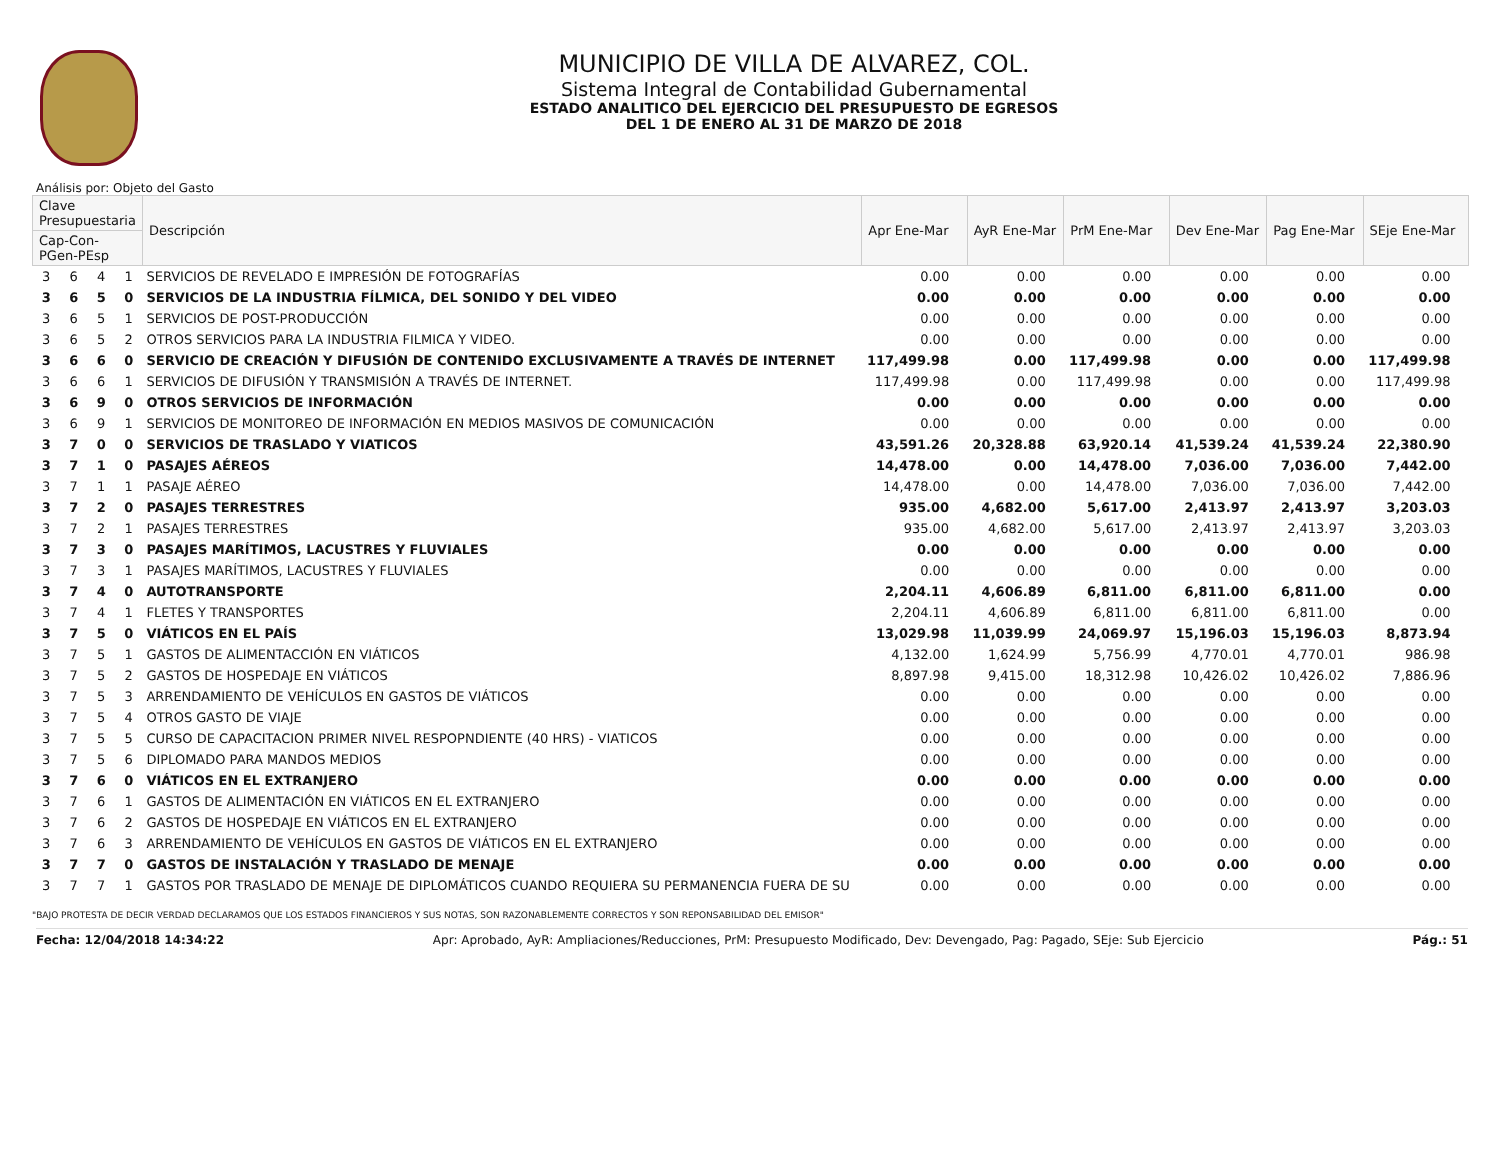MUNICIPIO DE VILLA DE ALVAREZ, COL.
Sistema Integral de Contabilidad Gubernamental
ESTADO ANALITICO DEL EJERCICIO DEL PRESUPUESTO DE EGRESOS
DEL 1 DE ENERO AL 31 DE MARZO DE 2018
Análisis por: Objeto del Gasto
| Clave Presupuestaria | | | | Descripción | Apr Ene-Mar | AyR Ene-Mar | PrM Ene-Mar | Dev Ene-Mar | Pag Ene-Mar | SEje Ene-Mar |
| --- | --- | --- | --- | --- | --- | --- | --- | --- | --- | --- |
| Cap-Con-PGen-PEsp | | | | | | | | | | |
| 3 | 6 | 4 | 1 | SERVICIOS DE REVELADO E IMPRESIÓN DE FOTOGRAFÍAS | 0.00 | 0.00 | 0.00 | 0.00 | 0.00 | 0.00 |
| 3 | 6 | 5 | 0 | SERVICIOS DE LA INDUSTRIA FÍLMICA, DEL SONIDO Y DEL VIDEO | 0.00 | 0.00 | 0.00 | 0.00 | 0.00 | 0.00 |
| 3 | 6 | 5 | 1 | SERVICIOS DE POST-PRODUCCIÓN | 0.00 | 0.00 | 0.00 | 0.00 | 0.00 | 0.00 |
| 3 | 6 | 5 | 2 | OTROS SERVICIOS PARA LA INDUSTRIA FILMICA Y VIDEO. | 0.00 | 0.00 | 0.00 | 0.00 | 0.00 | 0.00 |
| 3 | 6 | 6 | 0 | SERVICIO DE CREACIÓN Y DIFUSIÓN DE CONTENIDO EXCLUSIVAMENTE A TRAVÉS DE INTERNET | 117,499.98 | 0.00 | 117,499.98 | 0.00 | 0.00 | 117,499.98 |
| 3 | 6 | 6 | 1 | SERVICIOS DE DIFUSIÓN Y TRANSMISIÓN A TRAVÉS DE INTERNET. | 117,499.98 | 0.00 | 117,499.98 | 0.00 | 0.00 | 117,499.98 |
| 3 | 6 | 9 | 0 | OTROS SERVICIOS DE INFORMACIÓN | 0.00 | 0.00 | 0.00 | 0.00 | 0.00 | 0.00 |
| 3 | 6 | 9 | 1 | SERVICIOS DE MONITOREO DE INFORMACIÓN EN MEDIOS MASIVOS DE COMUNICACIÓN | 0.00 | 0.00 | 0.00 | 0.00 | 0.00 | 0.00 |
| 3 | 7 | 0 | 0 | SERVICIOS DE TRASLADO Y VIATICOS | 43,591.26 | 20,328.88 | 63,920.14 | 41,539.24 | 41,539.24 | 22,380.90 |
| 3 | 7 | 1 | 0 | PASAJES AÉREOS | 14,478.00 | 0.00 | 14,478.00 | 7,036.00 | 7,036.00 | 7,442.00 |
| 3 | 7 | 1 | 1 | PASAJE AÉREO | 14,478.00 | 0.00 | 14,478.00 | 7,036.00 | 7,036.00 | 7,442.00 |
| 3 | 7 | 2 | 0 | PASAJES TERRESTRES | 935.00 | 4,682.00 | 5,617.00 | 2,413.97 | 2,413.97 | 3,203.03 |
| 3 | 7 | 2 | 1 | PASAJES TERRESTRES | 935.00 | 4,682.00 | 5,617.00 | 2,413.97 | 2,413.97 | 3,203.03 |
| 3 | 7 | 3 | 0 | PASAJES MARÍTIMOS, LACUSTRES Y FLUVIALES | 0.00 | 0.00 | 0.00 | 0.00 | 0.00 | 0.00 |
| 3 | 7 | 3 | 1 | PASAJES MARÍTIMOS, LACUSTRES Y FLUVIALES | 0.00 | 0.00 | 0.00 | 0.00 | 0.00 | 0.00 |
| 3 | 7 | 4 | 0 | AUTOTRANSPORTE | 2,204.11 | 4,606.89 | 6,811.00 | 6,811.00 | 6,811.00 | 0.00 |
| 3 | 7 | 4 | 1 | FLETES Y TRANSPORTES | 2,204.11 | 4,606.89 | 6,811.00 | 6,811.00 | 6,811.00 | 0.00 |
| 3 | 7 | 5 | 0 | VIÁTICOS EN EL PAÍS | 13,029.98 | 11,039.99 | 24,069.97 | 15,196.03 | 15,196.03 | 8,873.94 |
| 3 | 7 | 5 | 1 | GASTOS DE ALIMENTACCIÓN EN VIÁTICOS | 4,132.00 | 1,624.99 | 5,756.99 | 4,770.01 | 4,770.01 | 986.98 |
| 3 | 7 | 5 | 2 | GASTOS DE HOSPEDAJE EN VIÁTICOS | 8,897.98 | 9,415.00 | 18,312.98 | 10,426.02 | 10,426.02 | 7,886.96 |
| 3 | 7 | 5 | 3 | ARRENDAMIENTO DE VEHÍCULOS EN GASTOS DE VIÁTICOS | 0.00 | 0.00 | 0.00 | 0.00 | 0.00 | 0.00 |
| 3 | 7 | 5 | 4 | OTROS GASTO DE VIAJE | 0.00 | 0.00 | 0.00 | 0.00 | 0.00 | 0.00 |
| 3 | 7 | 5 | 5 | CURSO DE CAPACITACION PRIMER NIVEL RESPOPNDIENTE (40 HRS) - VIATICOS | 0.00 | 0.00 | 0.00 | 0.00 | 0.00 | 0.00 |
| 3 | 7 | 5 | 6 | DIPLOMADO PARA MANDOS MEDIOS | 0.00 | 0.00 | 0.00 | 0.00 | 0.00 | 0.00 |
| 3 | 7 | 6 | 0 | VIÁTICOS EN EL EXTRANJERO | 0.00 | 0.00 | 0.00 | 0.00 | 0.00 | 0.00 |
| 3 | 7 | 6 | 1 | GASTOS DE ALIMENTACIÓN EN VIÁTICOS EN EL EXTRANJERO | 0.00 | 0.00 | 0.00 | 0.00 | 0.00 | 0.00 |
| 3 | 7 | 6 | 2 | GASTOS DE HOSPEDAJE EN VIÁTICOS EN EL EXTRANJERO | 0.00 | 0.00 | 0.00 | 0.00 | 0.00 | 0.00 |
| 3 | 7 | 6 | 3 | ARRENDAMIENTO DE VEHÍCULOS EN GASTOS DE VIÁTICOS EN EL EXTRANJERO | 0.00 | 0.00 | 0.00 | 0.00 | 0.00 | 0.00 |
| 3 | 7 | 7 | 0 | GASTOS DE INSTALACIÓN Y TRASLADO DE MENAJE | 0.00 | 0.00 | 0.00 | 0.00 | 0.00 | 0.00 |
| 3 | 7 | 7 | 1 | GASTOS POR TRASLADO DE MENAJE DE DIPLOMÁTICOS CUANDO REQUIERA SU PERMANENCIA FUERA DE SU | 0.00 | 0.00 | 0.00 | 0.00 | 0.00 | 0.00 |
"BAJO PROTESTA DE DECIR VERDAD DECLARAMOS QUE LOS ESTADOS FINANCIEROS Y SUS NOTAS, SON RAZONABLEMENTE CORRECTOS Y SON REPONSABILIDAD DEL EMISOR"
Fecha: 12/04/2018 14:34:22 Apr: Aprobado, AyR: Ampliaciones/Reducciones, PrM: Presupuesto Modificado, Dev: Devengado, Pag: Pagado, SEje: Sub Ejercicio Pág.: 51